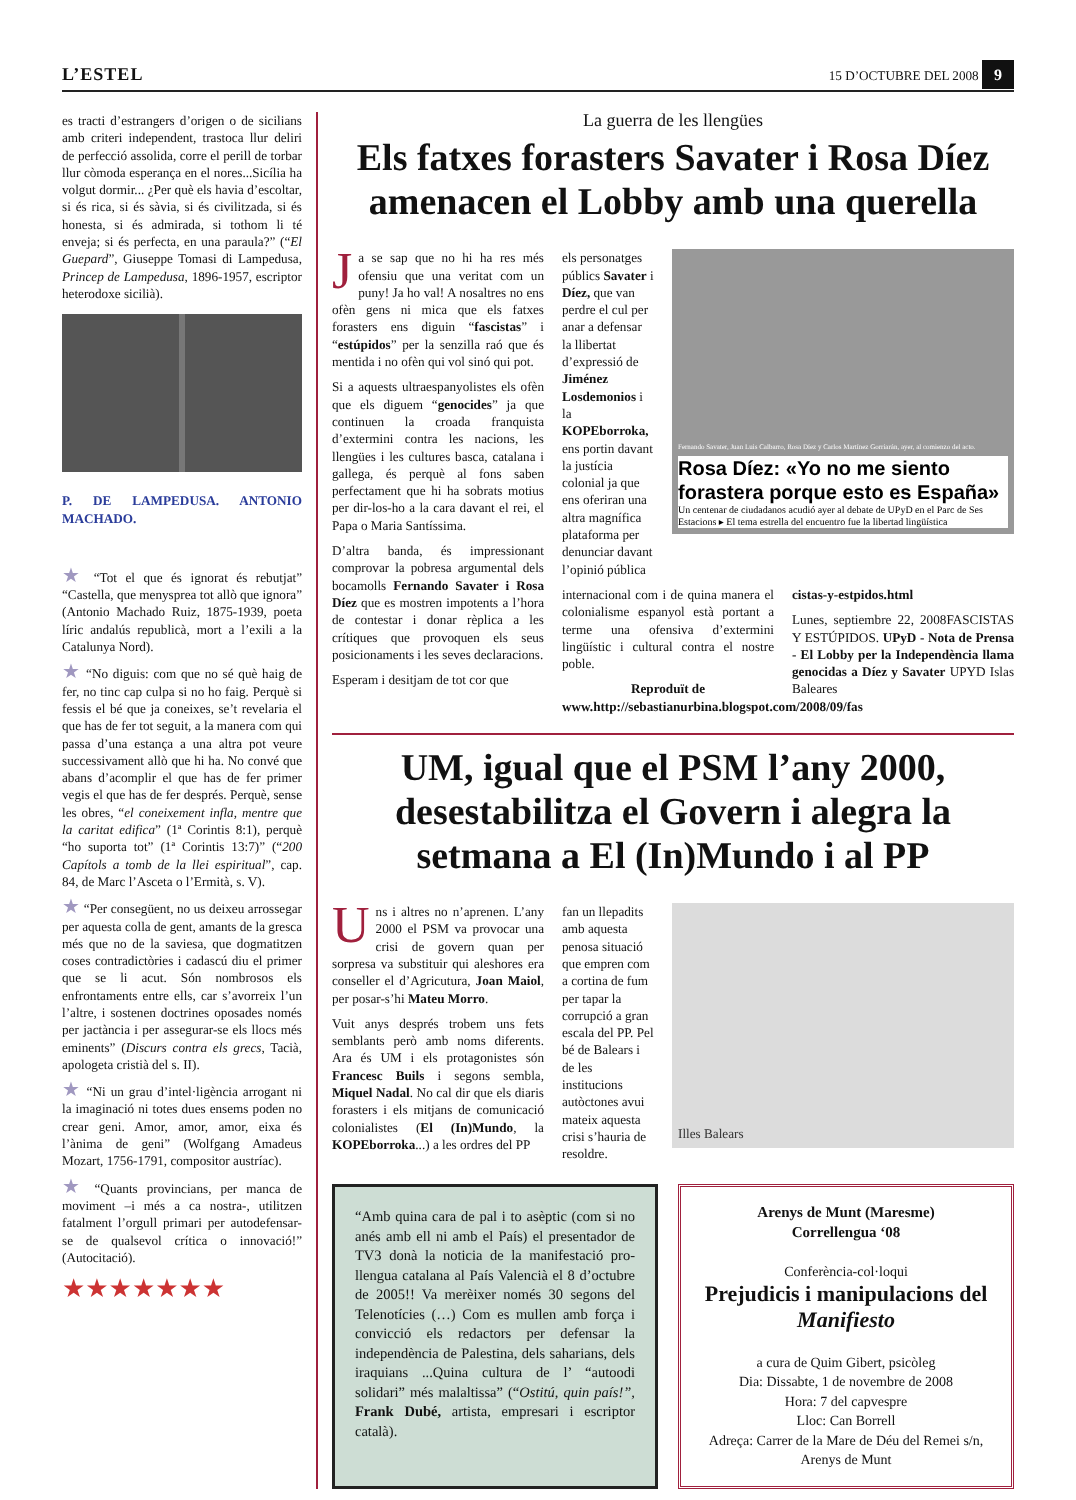L’ESTEL 15 D’OCTUBRE DEL 2008 9
es tracti d’estrangers d’origen o de sicilians amb criteri independent, trastoca llur deliri de perfecció assolida, corre el perill de torbar llur còmoda esperança en el nores...Sicília ha volgut dormir... ¿Per què els havia d’escoltar, si és rica, si és sàvia, si és civilitzada, si és honesta, si és admirada, si tothom li té enveja; si és perfecta, en una paraula?” (“El Guepard”, Giuseppe Tomasi di Lampedusa, Princep de Lampedusa, 1896-1957, escriptor heterodoxe sicilià).
P. DE LAMPEDUSA. ANTONIO MACHADO.
★ “Tot el que és ignorat és rebutjat” “Castella, que menysprea tot allò que ignora” (Antonio Machado Ruiz, 1875-1939, poeta líric andalús republicà, mort a l’exili a la Catalunya Nord).
★ “No diguis: com que no sé què haig de fer, no tinc cap culpa si no ho faig. Perquè si fessis el bé que ja coneixes, se’t revelaria el que has de fer tot seguit, a la manera com qui passa d’una estança a una altra pot veure successivament allò que hi ha. No convé que abans d’acomplir el que has de fer primer vegis el que has de fer després. Perquè, sense les obres, “el coneixement infla, mentre que la caritat edifica” (1ª Corintis 8:1), perquè “ho suporta tot” (1ª Corintis 13:7)” (“200 Capítols a tomb de la llei espiritual”, cap. 84, de Marc l’Asceta o l’Ermità, s. V).
★ “Per consegüent, no us deixeu arrossegar per aquesta colla de gent, amants de la gresca més que no de la saviesa, que dogmatitzen coses contradictòries i cadascú diu el primer que se li acut. Són nombrosos els enfrontaments entre ells, car s’avorreix l’un l’altre, i sostenen doctrines oposades només per jactància i per assegurar-se els llocs més eminents” (Discurs contra els grecs, Tacià, apologeta cristià del s. II).
★ “Ni un grau d’intel·ligència arrogant ni la imaginació ni totes dues ensems poden no crear geni. Amor, amor, amor, eixa és l’ànima de geni” (Wolfgang Amadeus Mozart, 1756-1791, compositor austríac).
★ “Quants provincians, per manca de moviment –i més a ca nostra-, utilitzen fatalment l’orgull primari per autodefensar-se de qualsevol crítica o innovació!” (Autocitació).
★★★★★★★
La guerra de les llengües
Els fatxes forasters Savater i Rosa Díez amenacen el Lobby amb una querella
Ja se sap que no hi ha res més ofensiu que una veritat com un puny! Ja ho val! A nosaltres no ens ofèn gens ni mica que els fatxes forasters ens diguin “fascistas” i “estúpidos” per la senzilla raó que és mentida i no ofèn qui vol sinó qui pot.
Si a aquests ultraespanyolistes els ofèn que els diguem “genocides” ja que continuen la croada franquista d’extermini contra les nacions, les llengües i les cultures basca, catalana i gallega, és perquè al fons saben perfectament que hi ha sobrats motius per dir-los-ho a la cara davant el rei, el Papa o Maria Santíssima.
D’altra banda, és impressionant comprovar la pobresa argumental dels bocamolls Fernando Savater i Rosa Díez que es mostren impotents a l’hora de contestar i donar rèplica a les crítiques que provoquen els seus posicionaments i les seves declaracions.
Esperam i desitjam de tot cor que
els personatges públics Savater i Díez, que van perdre el cul per anar a defensar la llibertat d’expressió de Jiménez Losdemonios i la KOPEborroka, ens portin davant la justícia colonial ja que ens oferiran una altra magnífica plataforma per denunciar davant l’opinió pública
Fernando Savater, Juan Luis Calbarro, Rosa Díez y Carlos Martínez Gorriarán, ayer, al comienzo del acto.
Rosa Díez: «Yo no me siento forastera porque esto es España»
Un centenar de ciudadanos acudió ayer al debate de UPyD en el Parc de Ses Estacions ▸ El tema estrella del encuentro fue la libertad lingüística
internacional com i de quina manera el colonialisme espanyol està portant a terme una ofensiva d’extermini lingüístic i cultural contra el nostre poble.
Reproduït de www.http://sebastianurbina.blogspot.com/2008/09/fas
cistas-y-estpidos.html
Lunes, septiembre 22, 2008FASCISTAS Y ESTÚPIDOS. UPyD - Nota de Prensa - El Lobby per la Independència llama genocidas a Díez y Savater UPYD Islas Baleares
UM, igual que el PSM l’any 2000, desestabilitza el Govern i alegra la setmana a El (In)Mundo i al PP
Uns i altres no n’aprenen. L’any 2000 el PSM va provocar una crisi de govern quan per sorpresa va substituir qui aleshores era conseller el d’Agricutura, Joan Maiol, per posar-s’hi Mateu Morro.
Vuit anys després trobem uns fets semblants però amb noms diferents. Ara és UM i els protagonistes són Francesc Buils i segons sembla, Miquel Nadal. No cal dir que els diaris forasters i els mitjans de comunicació colonialistes (El (In)Mundo, la KOPEborroka...) a les ordres del PP
fan un llepadits amb aquesta penosa situació que empren com a cortina de fum per tapar la corrupció a gran escala del PP. Pel bé de Balears i de les institucions autòctones avui mateix aquesta crisi s’hauria de resoldre.
Illes Balears
“Amb quina cara de pal i to asèptic (com si no anés amb ell ni amb el País) el presentador de TV3 donà la noticia de la manifestació pro-llengua catalana al País Valencià el 8 d’octubre de 2005!! Va merèixer només 30 segons del Telenotícies (…) Com es mullen amb força i convicció els redactors per defensar la independència de Palestina, dels saharians, dels iraquians ...Quina cultura de l’ “autoodi solidari” més malaltissa” (“Ostitú, quin país!”, Frank Dubé, artista, empresari i escriptor català).
Arenys de Munt (Maresme)
Correllengua ‘08
Conferència-col·loqui
Prejudicis i manipulacions del Manifiesto
a cura de Quim Gibert, psicòleg
Dia: Dissabte, 1 de novembre de 2008
Hora: 7 del capvespre
Lloc: Can Borrell
Adreça: Carrer de la Mare de Déu del Remei s/n, Arenys de Munt